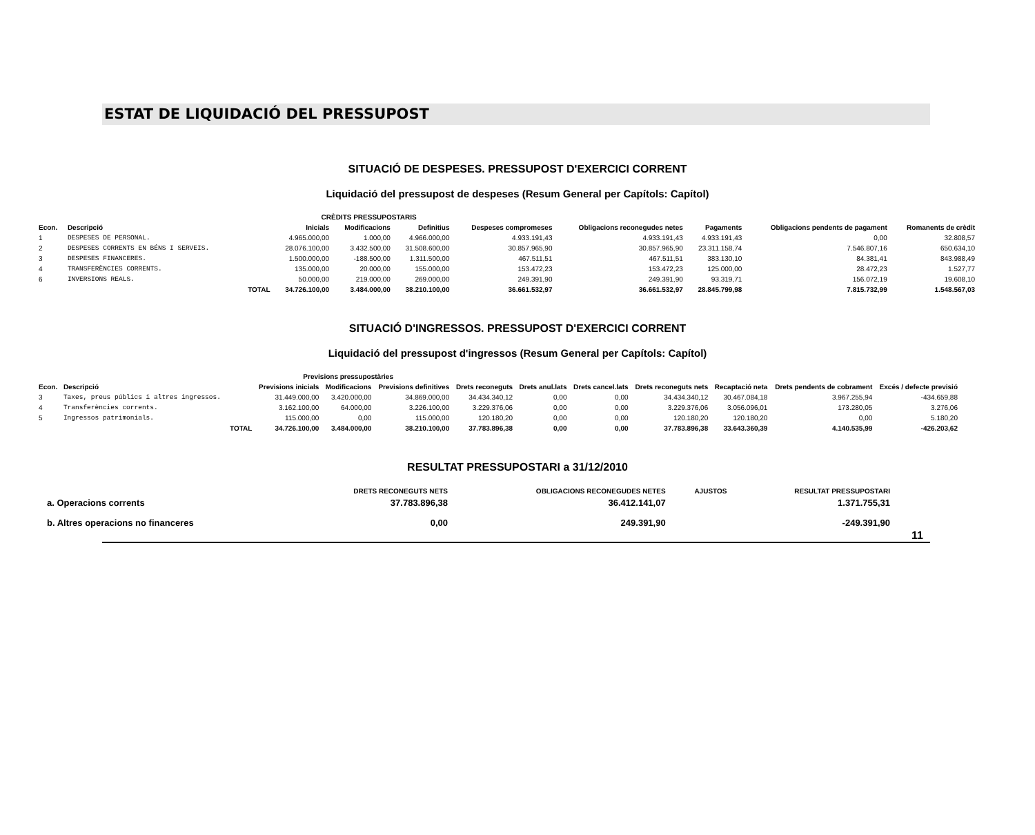ESTAT DE LIQUIDACIÓ DEL PRESSUPOST
SITUACIÓ DE DESPESES. PRESSUPOST D'EXERCICI CORRENT
Liquidació del pressupost de despeses (Resum General per Capítols: Capítol)
| | | | CRÈDITS PRESSUPOSTARIS | | | | | | | |
| --- | --- | --- | --- | --- | --- | --- | --- | --- | --- | --- |
| Econ. | Descripció | | Inicials | Modificacions | Definitius | Despeses compromeses | Obligacions reconegudes netes | Pagaments | Obligacions pendents de pagament | Romanents de crèdit |
| 1 | DESPESES DE PERSONAL. | | 4.965.000,00 | 1.000,00 | 4.966.000,00 | 4.933.191,43 | 4.933.191,43 | 4.933.191,43 | 0,00 | 32.808,57 |
| 2 | DESPESES CORRENTS EN BÉNS I SERVEIS. | | 28.076.100,00 | 3.432.500,00 | 31.508.600,00 | 30.857.965,90 | 30.857.965,90 | 23.311.158,74 | 7.546.807,16 | 650.634,10 |
| 3 | DESPESES FINANCERES. | | 1.500.000,00 | -188.500,00 | 1.311.500,00 | 467.511,51 | 467.511,51 | 383.130,10 | 84.381,41 | 843.988,49 |
| 4 | TRANSFERÈNCIES CORRENTS. | | 135.000,00 | 20.000,00 | 155.000,00 | 153.472,23 | 153.472,23 | 125.000,00 | 28.472,23 | 1.527,77 |
| 6 | INVERSIONS REALS. | | 50.000,00 | 219.000,00 | 269.000,00 | 249.391,90 | 249.391,90 | 93.319,71 | 156.072,19 | 19.608,10 |
| | | TOTAL | 34.726.100,00 | 3.484.000,00 | 38.210.100,00 | 36.661.532,97 | 36.661.532,97 | 28.845.799,98 | 7.815.732,99 | 1.548.567,03 |
SITUACIÓ D'INGRESSOS. PRESSUPOST D'EXERCICI CORRENT
Liquidació del pressupost d'ingressos (Resum General per Capítols: Capítol)
| | | | Previsions pressupostàries | | | | | | | | | |
| --- | --- | --- | --- | --- | --- | --- | --- | --- | --- | --- | --- | --- |
| Econ. | Descripció | | Previsions inicials | Modificacions | Previsions definitives | Drets reconeguts | Drets anul.lats | Drets cancel.lats | Drets reconeguts nets | Recaptació neta | Drets pendents de cobrament | Excés / defecte previsió |
| 3 | Taxes, preus públics i altres ingressos. | | 31.449.000,00 | 3.420.000,00 | 34.869.000,00 | 34.434.340,12 | 0,00 | 0,00 | 34.434.340,12 | 30.467.084,18 | 3.967.255,94 | -434.659,88 |
| 4 | Transferències corrents. | | 3.162.100,00 | 64.000,00 | 3.226.100,00 | 3.229.376,06 | 0,00 | 0,00 | 3.229.376,06 | 3.056.096,01 | 173.280,05 | 3.276,06 |
| 5 | Ingressos patrimonials. | | 115.000,00 | 0,00 | 115.000,00 | 120.180,20 | 0,00 | 0,00 | 120.180,20 | 120.180,20 | 0,00 | 5.180,20 |
| | | TOTAL | 34.726.100,00 | 3.484.000,00 | 38.210.100,00 | 37.783.896,38 | 0,00 | 0,00 | 37.783.896,38 | 33.643.360,39 | 4.140.535,99 | -426.203,62 |
RESULTAT PRESSUPOSTARI a 31/12/2010
| | DRETS RECONEGUTS NETS | OBLIGACIONS RECONEGUDES NETES | AJUSTOS | RESULTAT PRESSUPOSTARI |
| --- | --- | --- | --- | --- |
| a. Operacions corrents | 37.783.896,38 | 36.412.141,07 | | 1.371.755,31 |
| b. Altres operacions no financeres | 0,00 | 249.391,90 | | -249.391,90 |
11